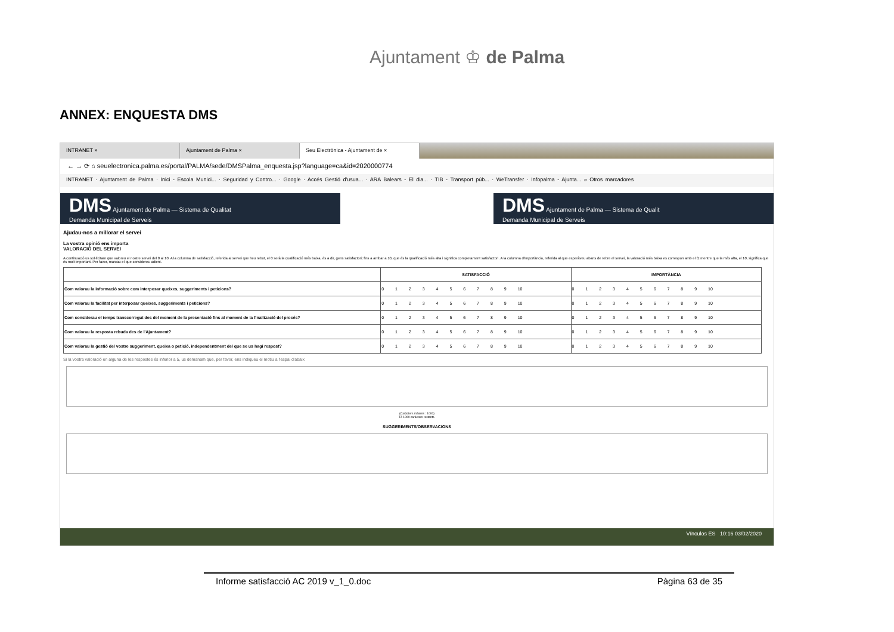Ajuntament ♔ de Palma
ANNEX: ENQUESTA DMS
INTRANET × Ajuntament de Palma × Seu Electrònica - Ajuntament de ×
← → ⟳ ⌂ seuelectronica.palma.es/portal/PALMA/sede/DMSPalma_enquesta.jsp?language=ca&id=2020000774
INTRANET · Ajuntament de Palma · Inici - Escola Munici... · Seguridad y Contro... · Google · Accés Gestió d'usua... · ARA Balears - El dia... · TIB - Transport púb... · WeTransfer · Infopalma - Ajunta... » Otros marcadores
DMS Ajuntament de Palma — Sistema de Qualitat
Demanda Municipal de Serveis
DMS Ajuntament de Palma — Sistema de Qualit
Demanda Municipal de Serveis
Ajudau-nos a millorar el servei
La vostra opinió ens importa
VALORACIÓ DEL SERVEI
A continuació us sol·licitam que valoreu el nostre servei del 0 al 10. A la columna de satisfacció, referida al servei que heu rebut, el 0 serà la qualificació més baixa, és a dir, gens satisfactori; fins a arribar a 10, que és la qualificació més alta i significa completament satisfactori. A la columna d'importància, referida al que esperàveu abans de rebre el servei, la valoració més baixa es correspon amb el 0; mentre que la més alta, el 10, significa que és molt important. Per favor, marcau el que considereu adient.
| | SATISFACCIÓ | IMPORTÀNCIA |
| --- | --- | --- |
| Com valorau la informació sobre com interposar queixes, suggeriments i peticions? | 0 1 2 3 4 5 6 7 8 9 10 | 0 1 2 3 4 5 6 7 8 9 10 |
| Com valorau la facilitat per interposar queixes, suggeriments i peticions? | 0 1 2 3 4 5 6 7 8 9 10 | 0 1 2 3 4 5 6 7 8 9 10 |
| Com considerau el temps transcorregut des del moment de la presentació fins al moment de la finalització del procés? | 0 1 2 3 4 5 6 7 8 9 10 | 0 1 2 3 4 5 6 7 8 9 10 |
| Com valorau la resposta rebuda des de l'Ajuntament? | 0 1 2 3 4 5 6 7 8 9 10 | 0 1 2 3 4 5 6 7 8 9 10 |
| Com valorau la gestió del vostre suggeriment, queixa o petició, independentment del que se us hagi respost? | 0 1 2 3 4 5 6 7 8 9 10 | 0 1 2 3 4 5 6 7 8 9 10 |
Si la vostra valoració en alguna de les respostes és inferior a 5, us demanam que, per favor, ens indiqueu el motiu a l'espai d'abaix
(Caràcters màxims : 1000)
Té 1000 caràcters restants.
SUGGERIMENTS/OBSERVACIONS
Vínculos ES 10:16 03/02/2020
Informe satisfacció AC 2019 v_1_0.doc Pàgina 63 de 35